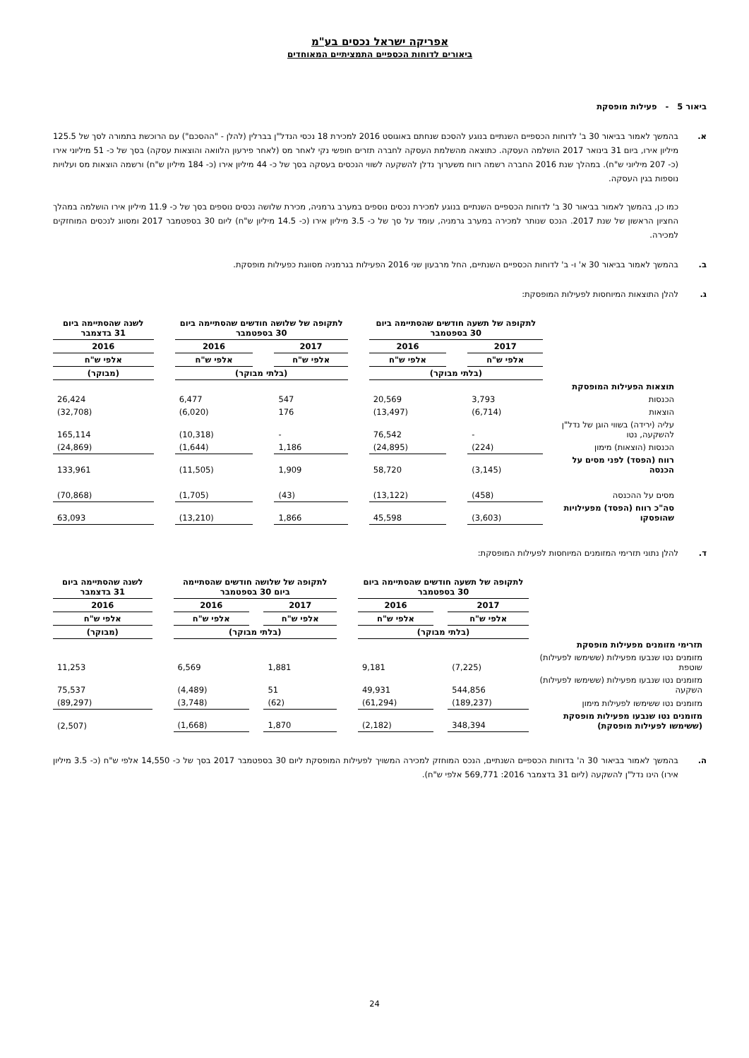אפריקה ישראל נכסים בע"מ
ביאורים לדוחות הכספיים התמציתיים המאוחדים
ביאור 5 - פעילות מופסקת
א. בהמשך לאמור בביאור 30 ב' לדוחות הכספיים השנתיים בנוגע להסכם שנחתם באוגוסט 2016 למכירת 18 נכסי הנדל"ן בברלין (להלן - "ההסכם") עם הרוכשת בתמורה לסך של 125.5 מיליון אירו, ביום 31 בינואר 2017 הושלמה העסקה. כתוצאה מהשלמת העסקה לחברה תזרים חופשי נקי לאחר מס (לאחר פירעון הלוואה והוצאות עסקה) בסך של כ- 51 מיליוני אירו (כ- 207 מיליוני ש"ח). במהלך שנת 2016 החברה רשמה רווח משערוך נדלן להשקעה לשווי הנכסים בעסקה בסך של כ- 44 מיליון אירו (כ- 184 מיליון ש"ח) ורשמה הוצאות מס ועלויות נוספות בגין העסקה.
כמו כן, בהמשך לאמור בביאור 30 ב' לדוחות הכספיים השנתיים בנוגע למכירת נכסים נוספים במערב גרמניה, מכירת שלושה נכסים נוספים בסך של כ- 11.9 מיליון אירו הושלמה במהלך החציון הראשון של שנת 2017. הנכס שנותר למכירה במערב גרמניה, עומד על סך של כ- 3.5 מיליון אירו (כ- 14.5 מיליון ש"ח) ליום 30 בספטמבר 2017 ומסווג לנכסים המוחזקים למכירה.
ב. בהמשך לאמור בביאור 30 א' ו- ב' לדוחות הכספיים השנתיים, החל מרבעון שני 2016 הפעילות בגרמניה מסווגת כפעילות מופסקת.
ג. להלן התוצאות המיוחסות לפעילות המופסקת:
| | לתקופה של תשעה חודשים שהסתיימה ביום 30 בספטמבר | | | | לתקופה של שלושה חודשים שהסתיימה ביום 30 בספטמבר | | | | לשנה שהסתיימה ביום 31 בדצמבר |
| --- | --- | --- | --- | --- | --- | --- | --- | --- | --- |
| | 2017 | | 2016 | | 2017 | | 2016 | | 2016 |
| | אלפי ש"ח | | אלפי ש"ח | | אלפי ש"ח | | אלפי ש"ח | | אלפי ש"ח |
| | (בלתי מבוקר) | | | | (בלתי מבוקר) | | | | (מבוקר) |
| תוצאות הפעילות המופסקת | | | | | | | | | |
| הכנסות | 3,793 | | 20,569 | | 547 | | 6,477 | | 26,424 |
| הוצאות | (6,714) | | (13,497) | | 176 | | (6,020) | | (32,708) |
| עליה (ירידה) בשווי הוגן של נדל"ן להשקעה, נטו | - | | 76,542 | | - | | (10,318) | | 165,114 |
| הכנסות (הוצאות) מימון | (224) | | (24,895) | | 1,186 | | (1,644) | | (24,869) |
| רווח (הפסד) לפני מסים על הכנסה | (3,145) | | 58,720 | | 1,909 | | (11,505) | | 133,961 |
| מסים על ההכנסה | (458) | | (13,122) | | (43) | | (1,705) | | (70,868) |
| סה"כ רווח (הפסד) מפעילויות שהופסקו | (3,603) | | 45,598 | | 1,866 | | (13,210) | | 63,093 |
ד. להלן נתוני תזרימי המזומנים המיוחסות לפעילות המופסקת:
| | לתקופה של תשעה חודשים שהסתיימה ביום 30 בספטמבר | | | | לתקופה של שלושה חודשים שהסתיימה ביום 30 בספטמבר | | | | לשנה שהסתיימה ביום 31 בדצמבר |
| --- | --- | --- | --- | --- | --- | --- | --- | --- | --- |
| | 2017 | | 2016 | | 2017 | | 2016 | | 2016 |
| | אלפי ש"ח | | אלפי ש"ח | | אלפי ש"ח | | אלפי ש"ח | | אלפי ש"ח |
| | (בלתי מבוקר) | | | | (בלתי מבוקר) | | | | (מבוקר) |
| תזרימי מזומנים מפעילות מופסקת | | | | | | | | | |
| מזומנים נטו שנבעו מפעילות (ששימשו לפעילות) שוטפת | (7,225) | | 9,181 | | 1,881 | | 6,569 | | 11,253 |
| מזומנים נטו שנבעו מפעילות (ששימשו לפעילות) השקעה | 544,856 | | 49,931 | | 51 | | (4,489) | | 75,537 |
| מזומנים נטו ששימשו לפעילות מימון | (189,237) | | (61,294) | | (62) | | (3,748) | | (89,297) |
| מזומנים נטו שנבעו מפעילות מופסקת (ששימשו לפעילות מופסקת) | 348,394 | | (2,182) | | 1,870 | | (1,668) | | (2,507) |
ה. בהמשך לאמור בביאור 30 ה' בדוחות הכספיים השנתיים, הנכס המוחזק למכירה המשויך לפעילות המופסקת ליום 30 בספטמבר 2017 בסך של כ- 14,550 אלפי ש"ח (כ- 3.5 מיליון אירו) הינו נדל"ן להשקעה (ליום 31 בדצמבר 2016: 569,771 אלפי ש"ח).
24